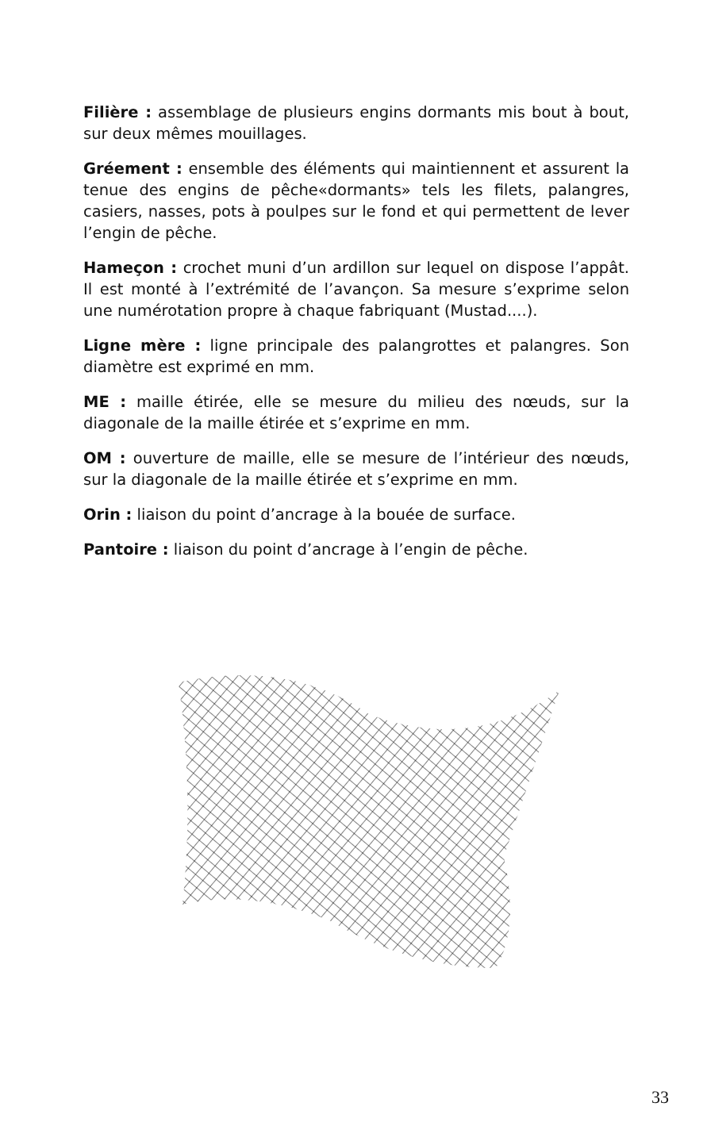Filière : assemblage de plusieurs engins dormants mis bout à bout, sur deux mêmes mouillages.
Gréement : ensemble des éléments qui maintiennent et assurent la tenue des engins de pêche«dormants» tels les filets, palangres, casiers, nasses, pots à poulpes sur le fond et qui permettent de lever l’engin de pêche.
Hameçon : crochet muni d’un ardillon sur lequel on dispose l’appât. Il est monté à l’extrémité de l’avançon. Sa mesure s’exprime selon une numérotation propre à chaque fabriquant (Mustad....).
Ligne mère : ligne principale des palangrottes et palangres. Son diamètre est exprimé en mm.
ME : maille étirée, elle se mesure du milieu des nœuds, sur la diagonale de la maille étirée et s’exprime en mm.
OM : ouverture de maille, elle se mesure de l’intérieur des nœuds, sur la diagonale de la maille étirée et s’exprime en mm.
Orin : liaison du point d’ancrage à la bouée de surface.
Pantoire : liaison du point d’ancrage à l’engin de pêche.
33